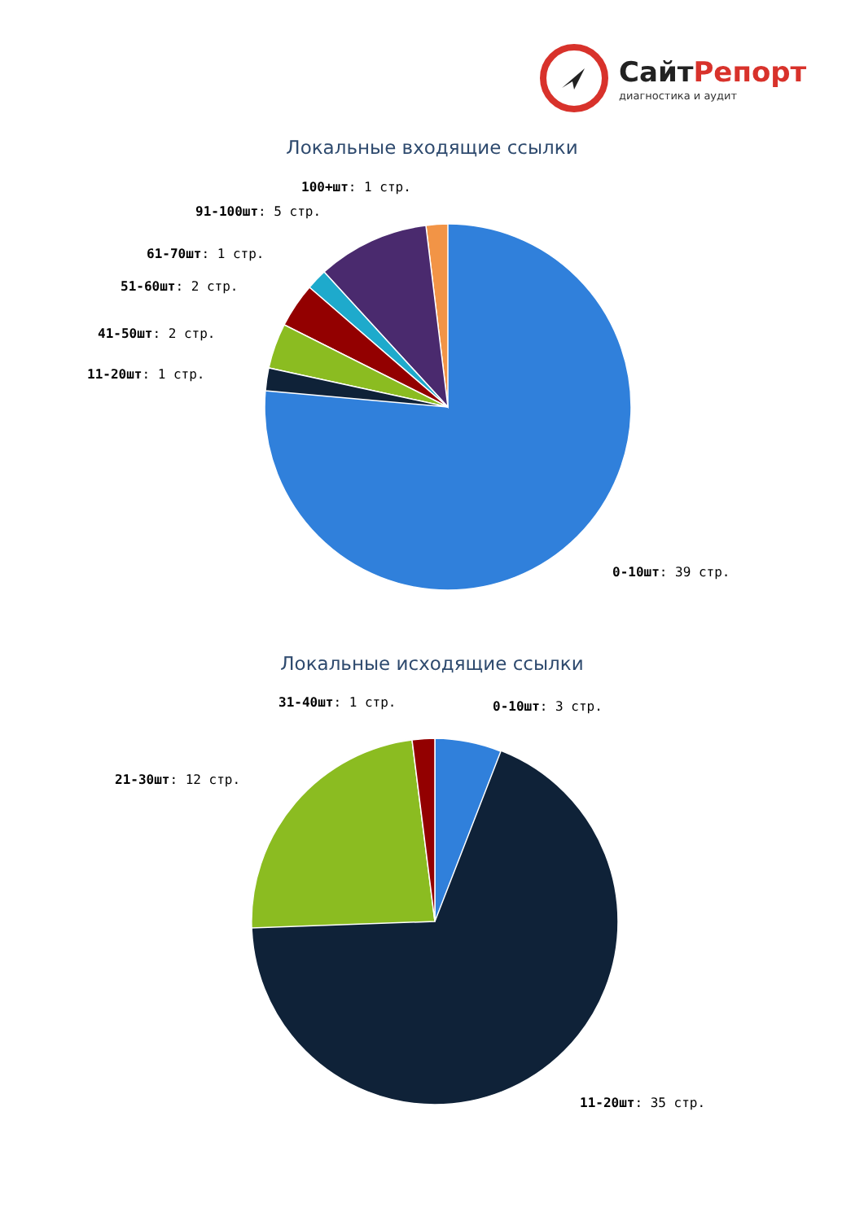СайтРепорт
диагностика и аудит
Локальные входящие ссылки
100+шт: 1 стр.
91-100шт: 5 стр.
61-70шт: 1 стр.
51-60шт: 2 стр.
41-50шт: 2 стр.
11-20шт: 1 стр.
0-10шт: 39 стр.
Локальные исходящие ссылки
31-40шт: 1 стр. 0-10шт: 3 стр.
21-30шт: 12 стр.
11-20шт: 35 стр.